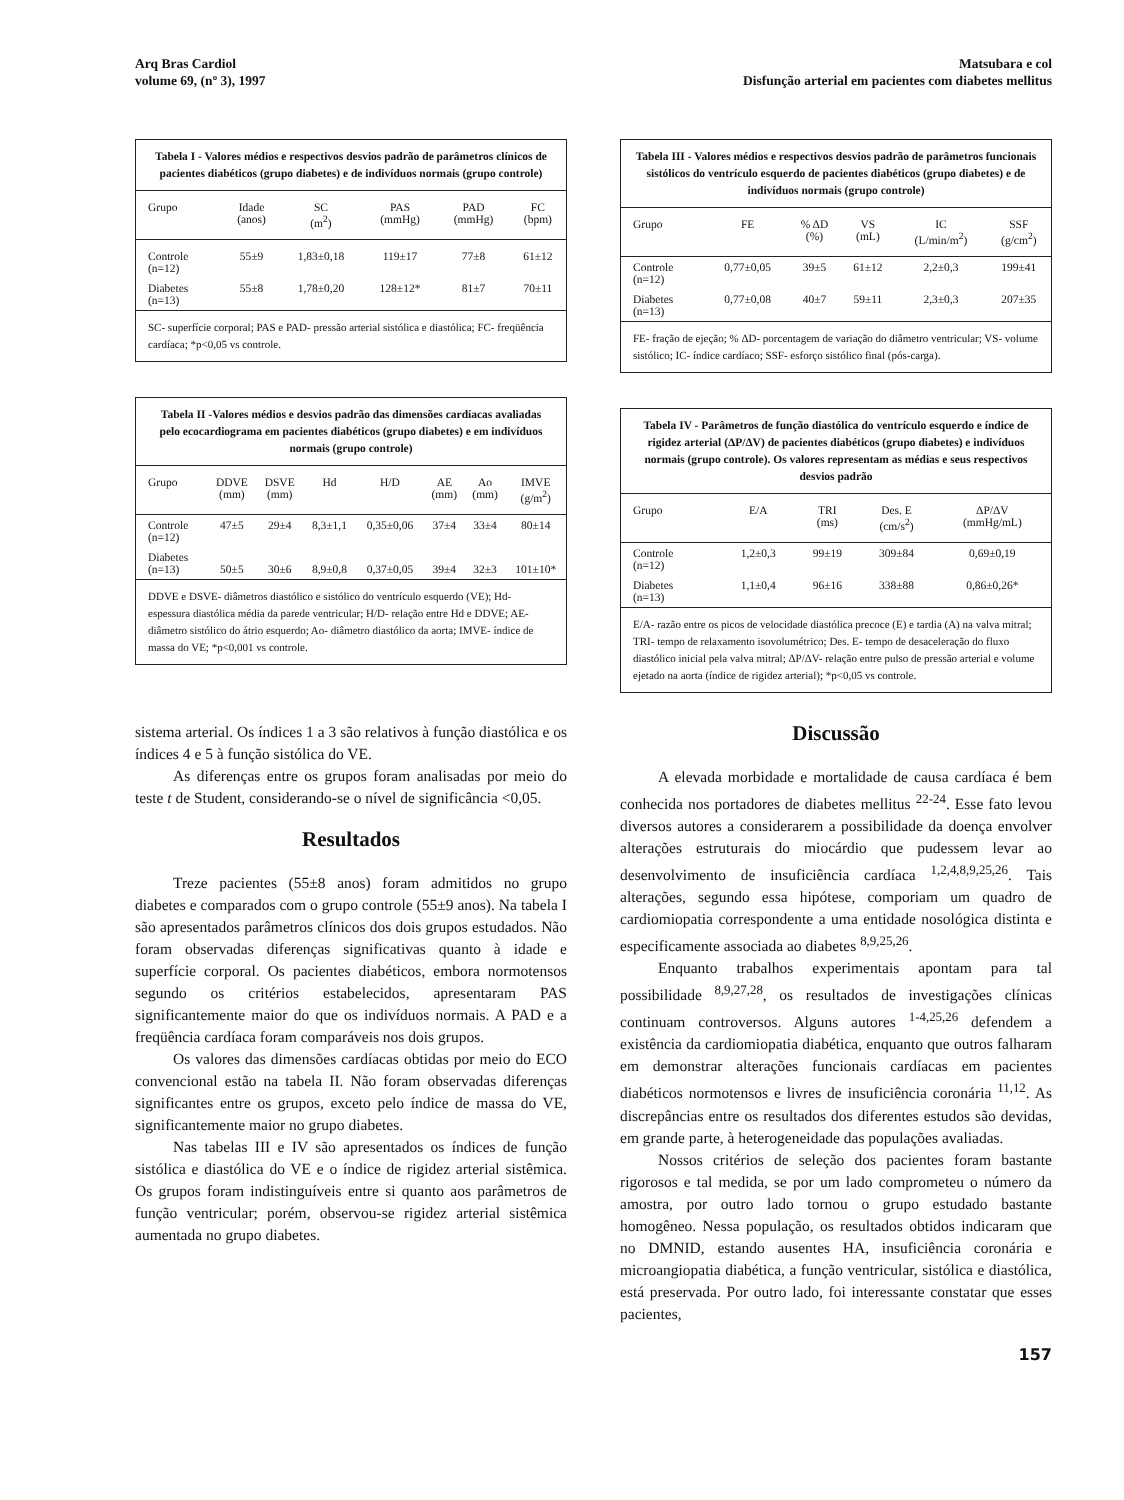Arq Bras Cardiol
volume 69, (nº 3), 1997
Matsubara e col
Disfunção arterial em pacientes com diabetes mellitus
Tabela I - Valores médios e respectivos desvios padrão de parâmetros clínicos de pacientes diabéticos (grupo diabetes) e de indivíduos normais (grupo controle)
| Grupo | Idade (anos) | SC (m<sup>2</sup>) | PAS (mmHg) | PAD (mmHg) | FC (bpm) |
| --- | --- | --- | --- | --- | --- |
| Controle (n=12) | 55±9 | 1,83±0,18 | 119±17 | 77±8 | 61±12 |
| Diabetes (n=13) | 55±8 | 1,78±0,20 | 128±12* | 81±7 | 70±11 |
SC- superfície corporal; PAS e PAD- pressão arterial sistólica e diastólica; FC- freqüência cardíaca; *p<0,05 vs controle.
Tabela II -Valores médios e desvios padrão das dimensões cardíacas avaliadas pelo ecocardiograma em pacientes diabéticos (grupo diabetes) e em indivíduos normais (grupo controle)
| Grupo | DDVE (mm) | DSVE (mm) | Hd | H/D | AE (mm) | Ao (mm) | IMVE (g/m<sup>2</sup>) |
| --- | --- | --- | --- | --- | --- | --- | --- |
| Controle (n=12) | 47±5 | 29±4 | 8,3±1,1 | 0,35±0,06 | 37±4 | 33±4 | 80±14 |
| Diabetes (n=13) | 50±5 | 30±6 | 8,9±0,8 | 0,37±0,05 | 39±4 | 32±3 | 101±10* |
DDVE e DSVE- diâmetros diastólico e sistólico do ventrículo esquerdo (VE); Hd- espessura diastólica média da parede ventricular; H/D- relação entre Hd e DDVE; AE- diâmetro sistólico do átrio esquerdo; Ao- diâmetro diastólico da aorta; IMVE- índice de massa do VE; *p<0,001 vs controle.
Tabela III - Valores médios e respectivos desvios padrão de parâmetros funcionais sistólicos do ventrículo esquerdo de pacientes diabéticos (grupo diabetes) e de indivíduos normais (grupo controle)
| Grupo | FE | % ΔD (%) | VS (mL) | IC (L/min/m<sup>2</sup>) | SSF (g/cm<sup>2</sup>) |
| --- | --- | --- | --- | --- | --- |
| Controle (n=12) | 0,77±0,05 | 39±5 | 61±12 | 2,2±0,3 | 199±41 |
| Diabetes (n=13) | 0,77±0,08 | 40±7 | 59±11 | 2,3±0,3 | 207±35 |
FE- fração de ejeção; % ΔD- porcentagem de variação do diâmetro ventricular; VS- volume sistólico; IC- índice cardíaco; SSF- esforço sistólico final (pós-carga).
Tabela IV - Parâmetros de função diastólica do ventrículo esquerdo e índice de rigidez arterial (ΔP/ΔV) de pacientes diabéticos (grupo diabetes) e indivíduos normais (grupo controle). Os valores representam as médias e seus respectivos desvios padrão
| Grupo | E/A | TRI (ms) | Des. E (cm/s<sup>2</sup>) | ΔP/ΔV (mmHg/mL) |
| --- | --- | --- | --- | --- |
| Controle (n=12) | 1,2±0,3 | 99±19 | 309±84 | 0,69±0,19 |
| Diabetes (n=13) | 1,1±0,4 | 96±16 | 338±88 | 0,86±0,26* |
E/A- razão entre os picos de velocidade diastólica precoce (E) e tardia (A) na valva mitral; TRI- tempo de relaxamento isovolumétrico; Des. E- tempo de desaceleração do fluxo diastólico inicial pela valva mitral; ΔP/ΔV- relação entre pulso de pressão arterial e volume ejetado na aorta (índice de rigidez arterial); *p<0,05 vs controle.
sistema arterial. Os índices 1 a 3 são relativos à função diastólica e os índices 4 e 5 à função sistólica do VE.
As diferenças entre os grupos foram analisadas por meio do teste t de Student, considerando-se o nível de significância <0,05.
Resultados
Treze pacientes (55±8 anos) foram admitidos no grupo diabetes e comparados com o grupo controle (55±9 anos). Na tabela I são apresentados parâmetros clínicos dos dois grupos estudados. Não foram observadas diferenças significativas quanto à idade e superfície corporal. Os pacientes diabéticos, embora normotensos segundo os critérios estabelecidos, apresentaram PAS significantemente maior do que os indivíduos normais. A PAD e a freqüência cardíaca foram comparáveis nos dois grupos.
Os valores das dimensões cardíacas obtidas por meio do ECO convencional estão na tabela II. Não foram observadas diferenças significantes entre os grupos, exceto pelo índice de massa do VE, significantemente maior no grupo diabetes.
Nas tabelas III e IV são apresentados os índices de função sistólica e diastólica do VE e o índice de rigidez arterial sistêmica. Os grupos foram indistinguíveis entre si quanto aos parâmetros de função ventricular; porém, observou-se rigidez arterial sistêmica aumentada no grupo diabetes.
Discussão
A elevada morbidade e mortalidade de causa cardíaca é bem conhecida nos portadores de diabetes mellitus <sup>22-24</sup>. Esse fato levou diversos autores a considerarem a possibilidade da doença envolver alterações estruturais do miocárdio que pudessem levar ao desenvolvimento de insuficiência cardíaca <sup>1,2,4,8,9,25,26</sup>. Tais alterações, segundo essa hipótese, comporiam um quadro de cardiomiopatia correspondente a uma entidade nosológica distinta e especificamente associada ao diabetes <sup>8,9,25,26</sup>.
Enquanto trabalhos experimentais apontam para tal possibilidade <sup>8,9,27,28</sup>, os resultados de investigações clínicas continuam controversos. Alguns autores <sup>1-4,25,26</sup> defendem a existência da cardiomiopatia diabética, enquanto que outros falharam em demonstrar alterações funcionais cardíacas em pacientes diabéticos normotensos e livres de insuficiência coronária <sup>11,12</sup>. As discrepâncias entre os resultados dos diferentes estudos são devidas, em grande parte, à heterogeneidade das populações avaliadas.
Nossos critérios de seleção dos pacientes foram bastante rigorosos e tal medida, se por um lado comprometeu o número da amostra, por outro lado tornou o grupo estudado bastante homogêneo. Nessa população, os resultados obtidos indicaram que no DMNID, estando ausentes HA, insuficiência coronária e microangiopatia diabética, a função ventricular, sistólica e diastólica, está preservada. Por outro lado, foi interessante constatar que esses pacientes,
157